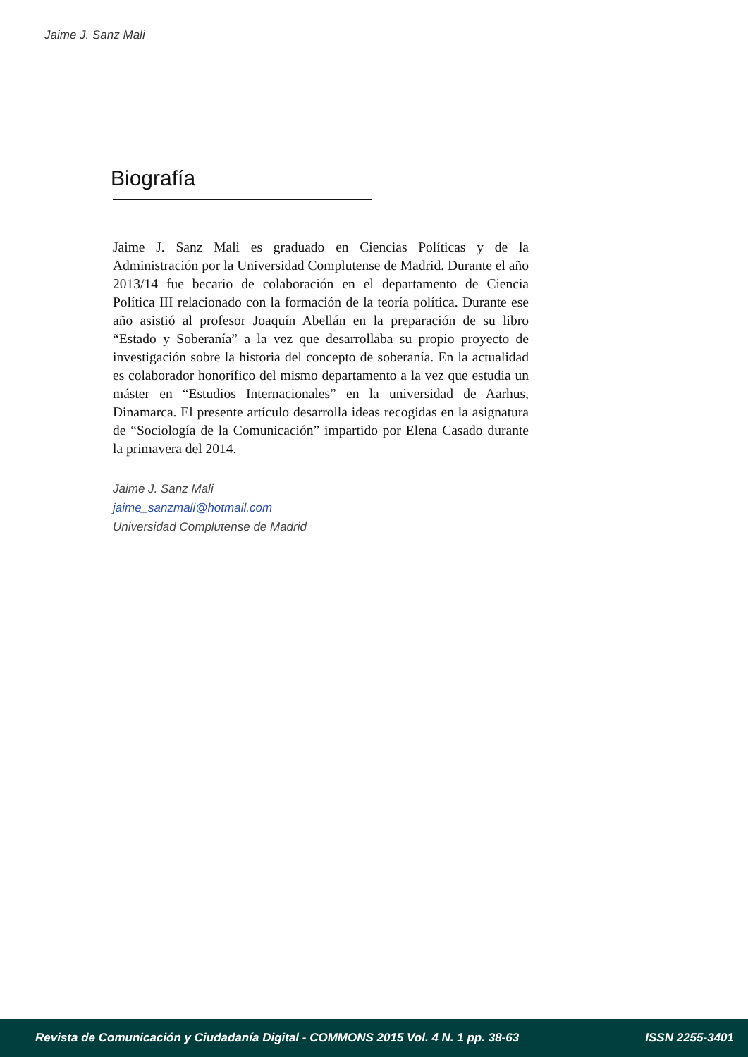Jaime J. Sanz Mali
Biografía
Jaime J. Sanz Mali es graduado en Ciencias Políticas y de la Administración por la Universidad Complutense de Madrid. Durante el año 2013/14 fue becario de colaboración en el departamento de Ciencia Política III relacionado con la formación de la teoría política. Durante ese año asistió al profesor Joaquín Abellán en la preparación de su libro “Estado y Soberanía” a la vez que desarrollaba su propio proyecto de investigación sobre la historia del concepto de soberanía. En la actualidad es colaborador honorífico del mismo departamento a la vez que estudia un máster en “Estudios Internacionales” en la universidad de Aarhus, Dinamarca. El presente artículo desarrolla ideas recogidas en la asignatura de “Sociología de la Comunicación” impartido por Elena Casado durante la primavera del 2014.
Jaime J. Sanz Mali
jaime_sanzmali@hotmail.com
Universidad Complutense de Madrid
Revista de Comunicación y Ciudadanía Digital - COMMONS 2015 Vol. 4 N. 1 pp. 38-63 ISSN 2255-3401